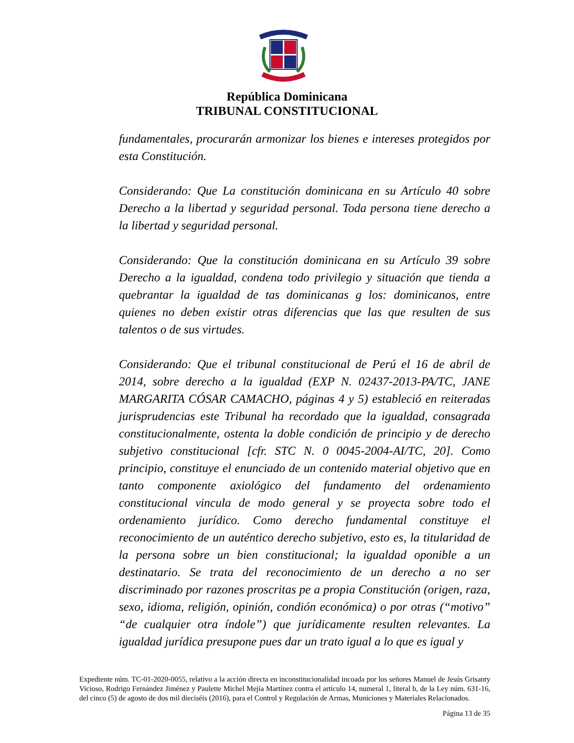República Dominicana
TRIBUNAL CONSTITUCIONAL
fundamentales, procurarán armonizar los bienes e intereses protegidos por esta Constitución.
Considerando: Que La constitución dominicana en su Artículo 40 sobre Derecho a la libertad y seguridad personal. Toda persona tiene derecho a la libertad y seguridad personal.
Considerando: Que la constitución dominicana en su Artículo 39 sobre Derecho a la igualdad, condena todo privilegio y situación que tienda a quebrantar la igualdad de tas dominicanas g los: dominicanos, entre quienes no deben existir otras diferencias que las que resulten de sus talentos o de sus virtudes.
Considerando: Que el tribunal constitucional de Perú el 16 de abril de 2014, sobre derecho a la igualdad (EXP N. 02437-2013-PA/TC, JANE MARGARITA CÓSAR CAMACHO, páginas 4 y 5) estableció en reiteradas jurisprudencias este Tribunal ha recordado que la igualdad, consagrada constitucionalmente, ostenta la doble condición de principio y de derecho subjetivo constitucional [cfr. STC N. 0 0045-2004-AI/TC, 20]. Como principio, constituye el enunciado de un contenido material objetivo que en tanto componente axiológico del fundamento del ordenamiento constitucional vincula de modo general y se proyecta sobre todo el ordenamiento jurídico. Como derecho fundamental constituye el reconocimiento de un auténtico derecho subjetivo, esto es, la titularidad de la persona sobre un bien constitucional; la igualdad oponible a un destinatario. Se trata del reconocimiento de un derecho a no ser discriminado por razones proscritas pe a propia Constitución (origen, raza, sexo, idioma, religión, opinión, condión económica) o por otras (“motivo” “de cualquier otra índole”) que jurídicamente resulten relevantes. La igualdad jurídica presupone pues dar un trato igual a lo que es igual y
Expediente núm. TC-01-2020-0055, relativo a la acción directa en inconstitucionalidad incoada por los señores Manuel de Jesús Grisanty Vicioso, Rodrigo Fernández Jiménez y Paulette Michel Mejía Martínez contra el artículo 14, numeral 1, literal b, de la Ley núm. 631-16, del cinco (5) de agosto de dos mil dieciséis (2016), para el Control y Regulación de Armas, Municiones y Materiales Relacionados.
Página 13 de 35